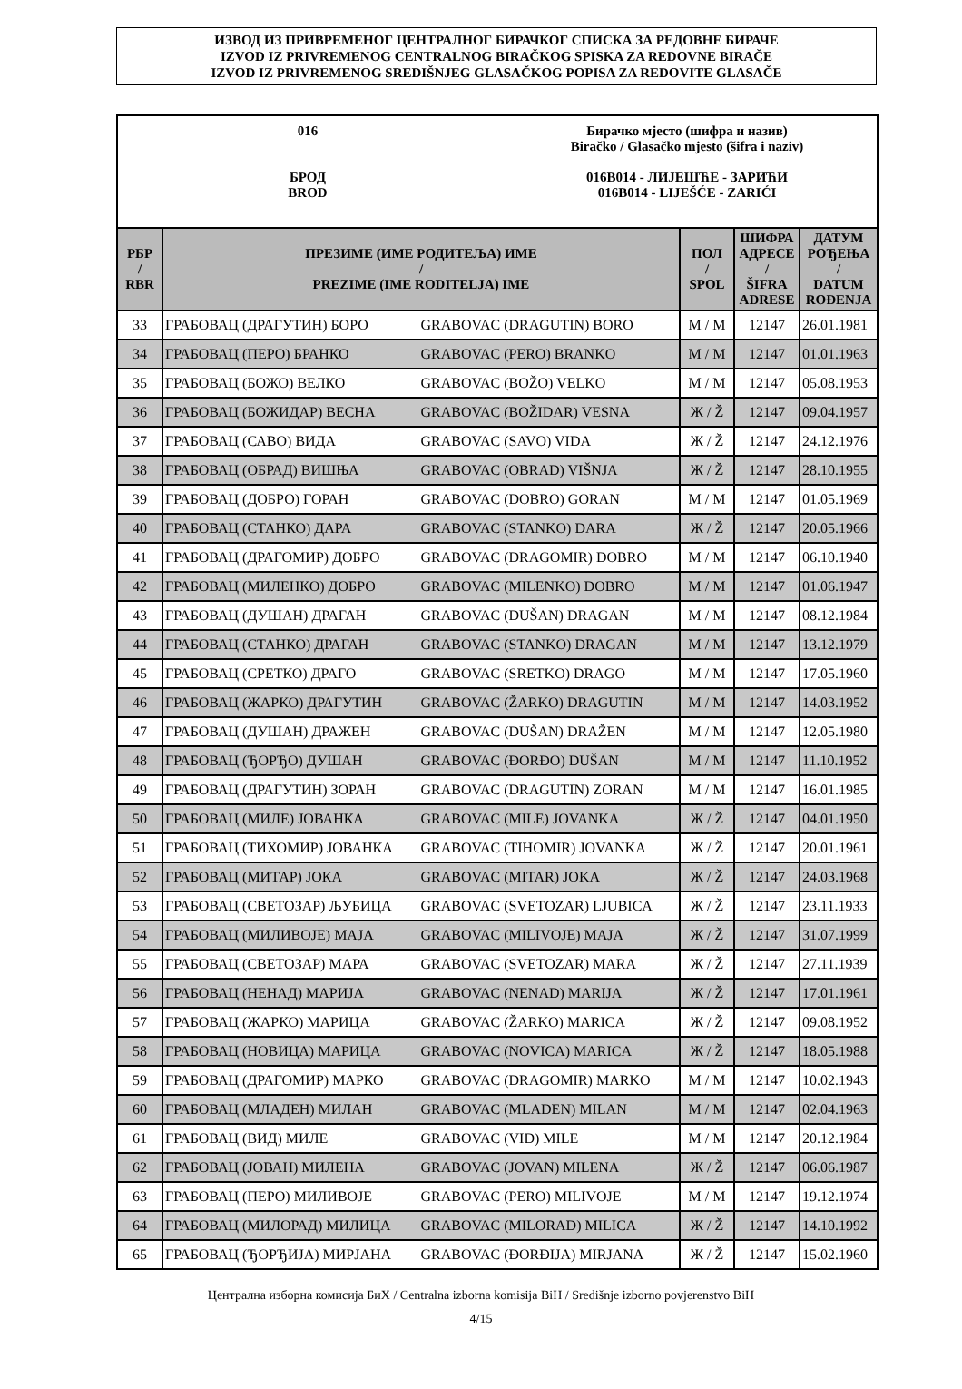ИЗВОД ИЗ ПРИВРЕМЕНОГ ЦЕНТРАЛНОГ БИРАЧКОГ СПИСКА ЗА РЕДОВНЕ БИРАЧЕ
IZVOD IZ PRIVREMENOG CENTRALNOG BIRAČKOG SPISKA ZA REDOVNE BIRAČE
IZVOD IZ PRIVREMENOG SREDIŠNJEG GLASAČKOG POPISA ZA REDOVITE GLASAČE
016
БРОД
BROD
Бирачко мјесто (шифра и назив)
Biračko / Glasačko mjesto (šifra i naziv)
016B014 - ЛИЈЕШЋЕ - ЗАРИЋИ
016B014 - LIJEŠĆE - ZARIĆI
| РБР / RBR | ПРЕЗИМЕ (ИМЕ РОДИТЕЉА) ИМЕ / PREZIME (IME RODITELJA) IME | | ПОЛ / SPOL | ШИФРА АДРЕСЕ / ŠIFRA ADRESE | ДАТУМ РОЂЕЊА / DATUM ROĐENJA |
| --- | --- | --- | --- | --- | --- |
| 33 | ГРАБОВАЦ (ДРАГУТИН) БОРО | GRABOVAC (DRAGUTIN) BORO | M / M | 12147 | 26.01.1981 |
| 34 | ГРАБОВАЦ (ПЕРО) БРАНКО | GRABOVAC (PERO) BRANKO | M / M | 12147 | 01.01.1963 |
| 35 | ГРАБОВАЦ (БОЖО) ВЕЛКО | GRABOVAC (BOŽO) VELKO | M / M | 12147 | 05.08.1953 |
| 36 | ГРАБОВАЦ (БОЖИДАР) ВЕСНА | GRABOVAC (BOŽIDAR) VESNA | Ж / Ž | 12147 | 09.04.1957 |
| 37 | ГРАБОВАЦ (САВО) ВИДА | GRABOVAC (SAVO) VIDA | Ж / Ž | 12147 | 24.12.1976 |
| 38 | ГРАБОВАЦ (ОБРАД) ВИШЊА | GRABOVAC (OBRAD) VIŠNJA | Ж / Ž | 12147 | 28.10.1955 |
| 39 | ГРАБОВАЦ (ДОБРО) ГОРАН | GRABOVAC (DOBRO) GORAN | M / M | 12147 | 01.05.1969 |
| 40 | ГРАБОВАЦ (СТАНКО) ДАРА | GRABOVAC (STANKO) DARA | Ж / Ž | 12147 | 20.05.1966 |
| 41 | ГРАБОВАЦ (ДРАГОМИР) ДОБРО | GRABOVAC (DRAGOMIR) DOBRO | M / M | 12147 | 06.10.1940 |
| 42 | ГРАБОВАЦ (МИЛЕНКО) ДОБРО | GRABOVAC (MILENKO) DOBRO | M / M | 12147 | 01.06.1947 |
| 43 | ГРАБОВАЦ (ДУШАН) ДРАГАН | GRABOVAC (DUŠAN) DRAGAN | M / M | 12147 | 08.12.1984 |
| 44 | ГРАБОВАЦ (СТАНКО) ДРАГАН | GRABOVAC (STANKO) DRAGAN | M / M | 12147 | 13.12.1979 |
| 45 | ГРАБОВАЦ (СРЕТКО) ДРАГО | GRABOVAC (SRETKO) DRAGO | M / M | 12147 | 17.05.1960 |
| 46 | ГРАБОВАЦ (ЖАРКО) ДРАГУТИН | GRABOVAC (ŽARKO) DRAGUTIN | M / M | 12147 | 14.03.1952 |
| 47 | ГРАБОВАЦ (ДУШАН) ДРАЖЕН | GRABOVAC (DUŠAN) DRAŽEN | M / M | 12147 | 12.05.1980 |
| 48 | ГРАБОВАЦ (ЂОРЂО) ДУШАН | GRABOVAC (ĐORĐO) DUŠAN | M / M | 12147 | 11.10.1952 |
| 49 | ГРАБОВАЦ (ДРАГУТИН) ЗОРАН | GRABOVAC (DRAGUTIN) ZORAN | M / M | 12147 | 16.01.1985 |
| 50 | ГРАБОВАЦ (МИЛЕ) ЈОВАНКА | GRABOVAC (MILE) JOVANKA | Ж / Ž | 12147 | 04.01.1950 |
| 51 | ГРАБОВАЦ (ТИХОМИР) ЈОВАНКА | GRABOVAC (TIHOMIR) JOVANKA | Ж / Ž | 12147 | 20.01.1961 |
| 52 | ГРАБОВАЦ (МИТАР) ЈОКА | GRABOVAC (MITAR) JOKA | Ж / Ž | 12147 | 24.03.1968 |
| 53 | ГРАБОВАЦ (СВЕТОЗАР) ЉУБИЦА | GRABOVAC (SVETOZAR) LJUBICA | Ж / Ž | 12147 | 23.11.1933 |
| 54 | ГРАБОВАЦ (МИЛИВОЈЕ) МАЈА | GRABOVAC (MILIVOJE) MAJA | Ж / Ž | 12147 | 31.07.1999 |
| 55 | ГРАБОВАЦ (СВЕТОЗАР) МАРА | GRABOVAC (SVETOZAR) MARA | Ж / Ž | 12147 | 27.11.1939 |
| 56 | ГРАБОВАЦ (НЕНАД) МАРИЈА | GRABOVAC (NENAD) MARIJA | Ж / Ž | 12147 | 17.01.1961 |
| 57 | ГРАБОВАЦ (ЖАРКО) МАРИЦА | GRABOVAC (ŽARKO) MARICA | Ж / Ž | 12147 | 09.08.1952 |
| 58 | ГРАБОВАЦ (НОВИЦА) МАРИЦА | GRABOVAC (NOVICA) MARICA | Ж / Ž | 12147 | 18.05.1988 |
| 59 | ГРАБОВАЦ (ДРАГОМИР) МАРКО | GRABOVAC (DRAGOMIR) MARKO | M / M | 12147 | 10.02.1943 |
| 60 | ГРАБОВАЦ (МЛАДЕН) МИЛАН | GRABOVAC (MLADEN) MILAN | M / M | 12147 | 02.04.1963 |
| 61 | ГРАБОВАЦ (ВИД) МИЛЕ | GRABOVAC (VID) MILE | M / M | 12147 | 20.12.1984 |
| 62 | ГРАБОВАЦ (ЈОВАН) МИЛЕНА | GRABOVAC (JOVAN) MILENA | Ж / Ž | 12147 | 06.06.1987 |
| 63 | ГРАБОВАЦ (ПЕРО) МИЛИВОЈЕ | GRABOVAC (PERO) MILIVOJE | M / M | 12147 | 19.12.1974 |
| 64 | ГРАБОВАЦ (МИЛОРАД) МИЛИЦА | GRABOVAC (MILORAD) MILICA | Ж / Ž | 12147 | 14.10.1992 |
| 65 | ГРАБОВАЦ (ЂОРЂИЈА) МИРЈАНА | GRABOVAC (ĐORĐIJA) MIRJANA | Ж / Ž | 12147 | 15.02.1960 |
Централна изборна комисија БиХ / Centralna izborna komisija BiH / Središnje izborno povjerenstvo BiH
4/15